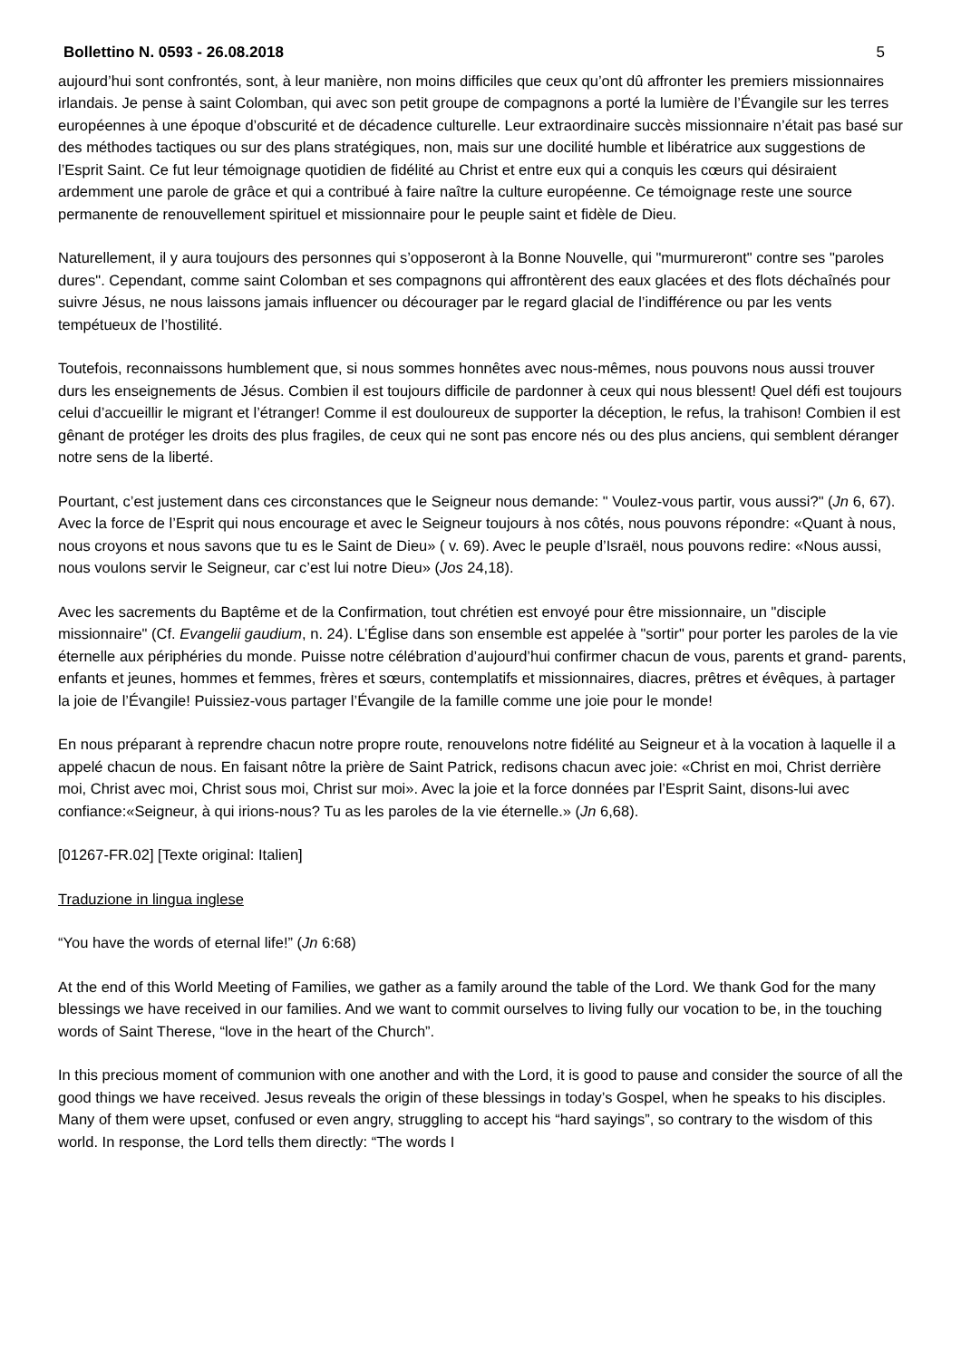Bollettino N. 0593 - 26.08.2018 5
aujourd’hui sont confrontés, sont, à leur manière, non moins difficiles que ceux qu’ont dû affronter les premiers missionnaires irlandais. Je pense à saint Colomban, qui avec son petit groupe de compagnons a porté la lumière de l’Évangile sur les terres européennes à une époque d’obscurité et de décadence culturelle. Leur extraordinaire succès missionnaire n’était pas basé sur des méthodes tactiques ou sur des plans stratégiques, non, mais sur une docilité humble et libératrice aux suggestions de l’Esprit Saint. Ce fut leur témoignage quotidien de fidélité au Christ et entre eux qui a conquis les cœurs qui désiraient ardemment une parole de grâce et qui a contribué à faire naître la culture européenne. Ce témoignage reste une source permanente de renouvellement spirituel et missionnaire pour le peuple saint et fidèle de Dieu.
Naturellement, il y aura toujours des personnes qui s’opposeront à la Bonne Nouvelle, qui "murmureront" contre ses "paroles dures". Cependant, comme saint Colomban et ses compagnons qui affrontèrent des eaux glacées et des flots déchaînés pour suivre Jésus, ne nous laissons jamais influencer ou décourager par le regard glacial de l’indifférence ou par les vents tempétueux de l’hostilité.
Toutefois, reconnaissons humblement que, si nous sommes honnêtes avec nous-mêmes, nous pouvons nous aussi trouver durs les enseignements de Jésus. Combien il est toujours difficile de pardonner à ceux qui nous blessent! Quel défi est toujours celui d’accueillir le migrant et l’étranger! Comme il est douloureux de supporter la déception, le refus, la trahison! Combien il est gênant de protéger les droits des plus fragiles, de ceux qui ne sont pas encore nés ou des plus anciens, qui semblent déranger notre sens de la liberté.
Pourtant, c’est justement dans ces circonstances que le Seigneur nous demande: " Voulez-vous partir, vous aussi?" (Jn 6, 67). Avec la force de l’Esprit qui nous encourage et avec le Seigneur toujours à nos côtés, nous pouvons répondre: «Quant à nous, nous croyons et nous savons que tu es le Saint de Dieu» ( v. 69). Avec le peuple d’Israël, nous pouvons redire: «Nous aussi, nous voulons servir le Seigneur, car c’est lui notre Dieu» (Jos 24,18).
Avec les sacrements du Baptême et de la Confirmation, tout chrétien est envoyé pour être missionnaire, un "disciple missionnaire" (Cf. Evangelii gaudium, n. 24). L’Église dans son ensemble est appelée à "sortir" pour porter les paroles de la vie éternelle aux périphéries du monde. Puisse notre célébration d’aujourd’hui confirmer chacun de vous, parents et grand- parents, enfants et jeunes, hommes et femmes, frères et sœurs, contemplatifs et missionnaires, diacres, prêtres et évêques, à partager la joie de l’Évangile! Puissiez-vous partager l’Évangile de la famille comme une joie pour le monde!
En nous préparant à reprendre chacun notre propre route, renouvelons notre fidélité au Seigneur et à la vocation à laquelle il a appelé chacun de nous. En faisant nôtre la prière de Saint Patrick, redisons chacun avec joie: «Christ en moi, Christ derrière moi, Christ avec moi, Christ sous moi, Christ sur moi». Avec la joie et la force données par l’Esprit Saint, disons-lui avec confiance:«Seigneur, à qui irions-nous? Tu as les paroles de la vie éternelle.» (Jn 6,68).
[01267-FR.02] [Texte original: Italien]
Traduzione in lingua inglese
“You have the words of eternal life!” (Jn 6:68)
At the end of this World Meeting of Families, we gather as a family around the table of the Lord. We thank God for the many blessings we have received in our families. And we want to commit ourselves to living fully our vocation to be, in the touching words of Saint Therese, “love in the heart of the Church”.
In this precious moment of communion with one another and with the Lord, it is good to pause and consider the source of all the good things we have received. Jesus reveals the origin of these blessings in today’s Gospel, when he speaks to his disciples. Many of them were upset, confused or even angry, struggling to accept his “hard sayings”, so contrary to the wisdom of this world. In response, the Lord tells them directly: “The words I